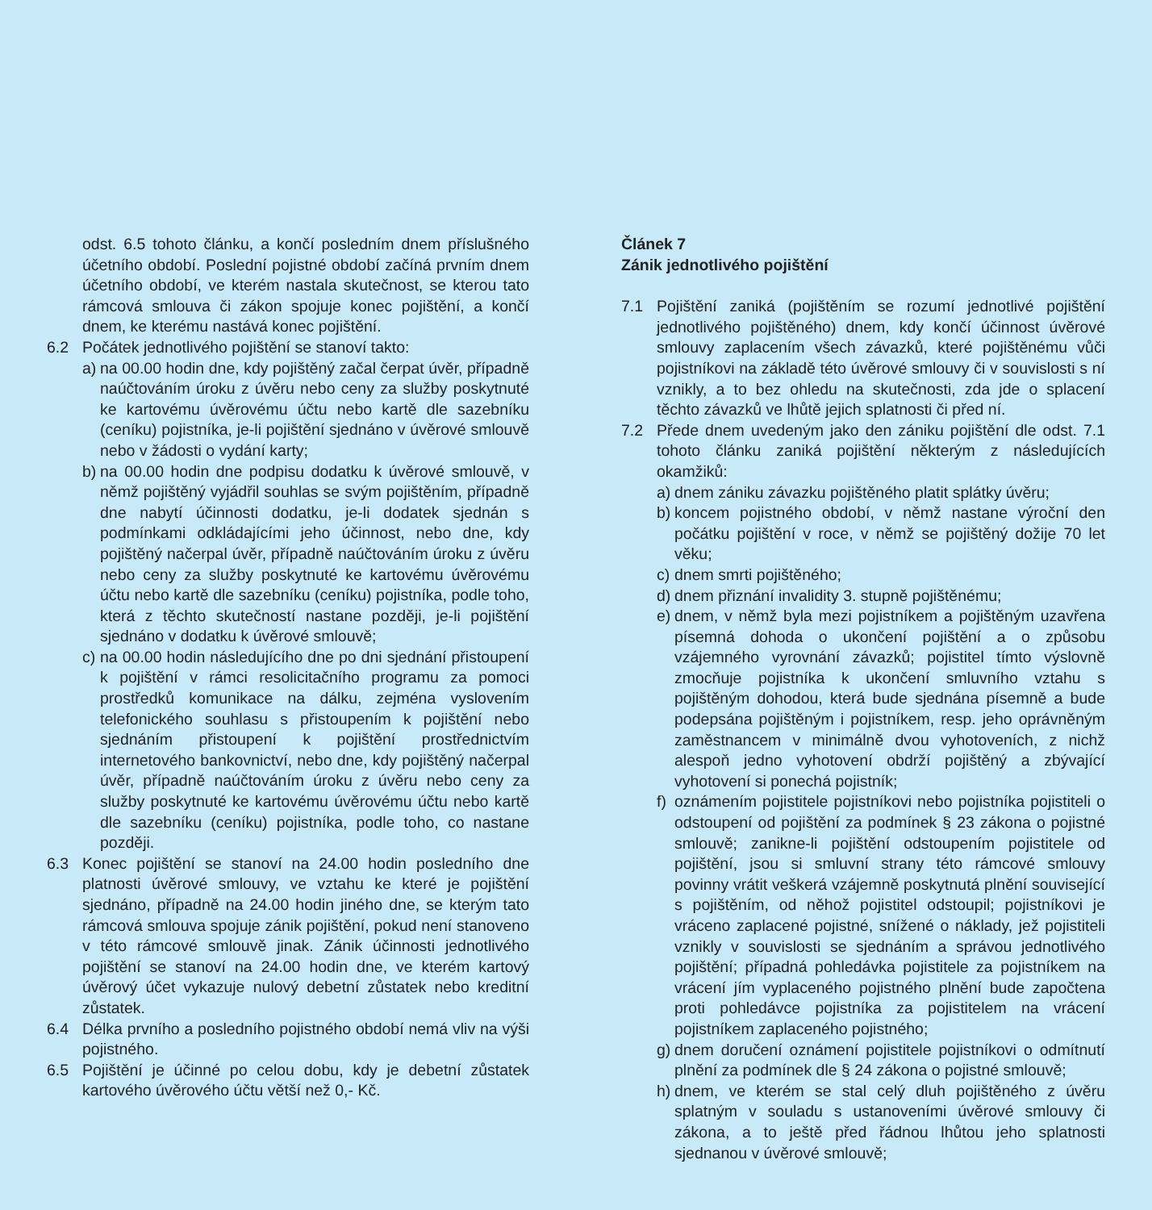odst. 6.5 tohoto článku, a končí posledním dnem příslušného účetního období. Poslední pojistné období začíná prvním dnem účetního období, ve kterém nastala skutečnost, se kterou tato rámcová smlouva či zákon spojuje konec pojištění, a končí dnem, ke kterému nastává konec pojištění.
6.2 Počátek jednotlivého pojištění se stanoví takto:
a)
na 00.00 hodin dne, kdy pojištěný začal čerpat úvěr, případně naúčtováním úroku z úvěru nebo ceny za služby poskytnuté ke kartovému úvěrovému účtu nebo kartě dle sazebníku (ceníku) pojistníka, je-li pojištění sjednáno v úvěrové smlouvě nebo v žádosti o vydání karty;
b)
na 00.00 hodin dne podpisu dodatku k úvěrové smlouvě, v němž pojištěný vyjádřil souhlas se svým pojištěním, případně dne nabytí účinnosti dodatku, je-li dodatek sjednán s podmínkami odkládajícími jeho účinnost, nebo dne, kdy pojištěný načerpal úvěr, případně naúčtováním úroku z úvěru nebo ceny za služby poskytnuté ke kartovému úvěrovému účtu nebo kartě dle sazebníku (ceníku) pojistníka, podle toho, která z těchto skutečností nastane později, je-li pojištění sjednáno v dodatku k úvěrové smlouvě;
c)
na 00.00 hodin následujícího dne po dni sjednání přistoupení k pojištění v rámci resolicitačního programu za pomoci prostředků komunikace na dálku, zejména vyslovením telefonického souhlasu s přistoupením k pojištění nebo sjednáním přistoupení k pojištění prostřednictvím internetového bankovnictví, nebo dne, kdy pojištěný načerpal úvěr, případně naúčtováním úroku z úvěru nebo ceny za služby poskytnuté ke kartovému úvěrovému účtu nebo kartě dle sazebníku (ceníku) pojistníka, podle toho, co nastane později.
6.3 Konec pojištění se stanoví na 24.00 hodin posledního dne platnosti úvěrové smlouvy, ve vztahu ke které je pojištění sjednáno, případně na 24.00 hodin jiného dne, se kterým tato rámcová smlouva spojuje zánik pojištění, pokud není stanoveno v této rámcové smlouvě jinak. Zánik účinnosti jednotlivého pojištění se stanoví na 24.00 hodin dne, ve kterém kartový úvěrový účet vykazuje nulový debetní zůstatek nebo kreditní zůstatek.
6.4 Délka prvního a posledního pojistného období nemá vliv na výši pojistného.
6.5 Pojištění je účinné po celou dobu, kdy je debetní zůstatek kartového úvěrového účtu větší než 0,- Kč.
Článek 7
Zánik jednotlivého pojištění
7.1 Pojištění zaniká (pojištěním se rozumí jednotlivé pojištění jednotlivého pojištěného) dnem, kdy končí účinnost úvěrové smlouvy zaplacením všech závazků, které pojištěnému vůči pojistníkovi na základě této úvěrové smlouvy či v souvislosti s ní vznikly, a to bez ohledu na skutečnosti, zda jde o splacení těchto závazků ve lhůtě jejich splatnosti či před ní.
7.2 Přede dnem uvedeným jako den zániku pojištění dle odst. 7.1 tohoto článku zaniká pojištění některým z následujících okamžiků:
a)
dnem zániku závazku pojištěného platit splátky úvěru;
b)
koncem pojistného období, v němž nastane výroční den počátku pojištění v roce, v němž se pojištěný dožije 70 let věku;
c)
dnem smrti pojištěného;
d)
dnem přiznání invalidity 3. stupně pojištěnému;
e)
dnem, v němž byla mezi pojistníkem a pojištěným uzavřena písemná dohoda o ukončení pojištění a o způsobu vzájemného vyrovnání závazků; pojistitel tímto výslovně zmocňuje pojistníka k ukončení smluvního vztahu s pojištěným dohodou, která bude sjednána písemně a bude podepsána pojištěným i pojistníkem, resp. jeho oprávněným zaměstnancem v minimálně dvou vyhotoveních, z nichž alespoň jedno vyhotovení obdrží pojištěný a zbývající vyhotovení si ponechá pojistník;
f)
oznámením pojistitele pojistníkovi nebo pojistníka pojistiteli o odstoupení od pojištění za podmínek § 23 zákona o pojistné smlouvě; zanikne-li pojištění odstoupením pojistitele od pojištění, jsou si smluvní strany této rámcové smlouvy povinny vrátit veškerá vzájemně poskytnutá plnění související s pojištěním, od něhož pojistitel odstoupil; pojistníkovi je vráceno zaplacené pojistné, snížené o náklady, jež pojistiteli vznikly v souvislosti se sjednáním a správou jednotlivého pojištění; případná pohledávka pojistitele za pojistníkem na vrácení jím vyplaceného pojistného plnění bude započtena proti pohledávce pojistníka za pojistitelem na vrácení pojistníkem zaplaceného pojistného;
g)
dnem doručení oznámení pojistitele pojistníkovi o odmítnutí plnění za podmínek dle § 24 zákona o pojistné smlouvě;
h)
dnem, ve kterém se stal celý dluh pojištěného z úvěru splatným v souladu s ustanoveními úvěrové smlouvy či zákona, a to ještě před řádnou lhůtou jeho splatnosti sjednanou v úvěrové smlouvě;